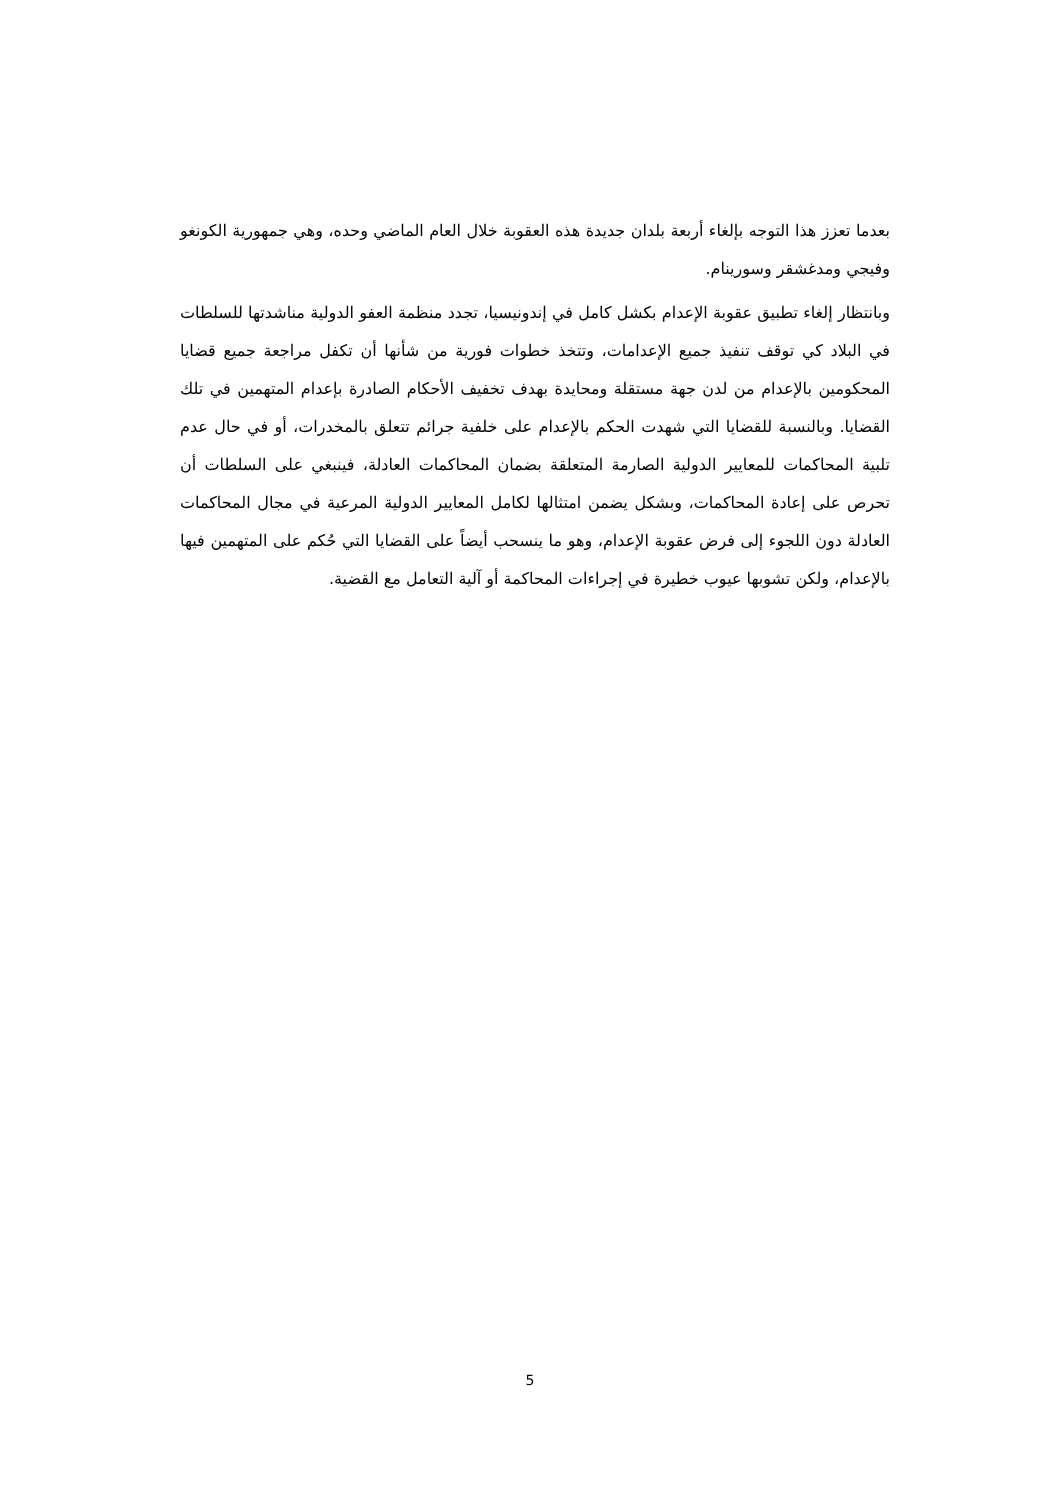بعدما تعزز هذا التوجه بإلغاء أربعة بلدان جديدة هذه العقوبة خلال العام الماضي وحده، وهي جمهورية الكونغو وفيجي ومدغشقر وسورينام.
وبانتظار إلغاء تطبيق عقوبة الإعدام بكشل كامل في إندونيسيا، تجدد منظمة العفو الدولية مناشدتها للسلطات في البلاد كي توقف تنفيذ جميع الإعدامات، وتتخذ خطوات فورية من شأنها أن تكفل مراجعة جميع قضايا المحكومين بالإعدام من لدن جهة مستقلة ومحايدة بهدف تخفيف الأحكام الصادرة بإعدام المتهمين في تلك القضايا. وبالنسبة للقضايا التي شهدت الحكم بالإعدام على خلفية جرائم تتعلق بالمخدرات، أو في حال عدم تلبية المحاكمات للمعايير الدولية الصارمة المتعلقة بضمان المحاكمات العادلة، فينبغي على السلطات أن تحرص على إعادة المحاكمات، وبشكل يضمن امتثالها لكامل المعايير الدولية المرعية في مجال المحاكمات العادلة دون اللجوء إلى فرض عقوبة الإعدام، وهو ما ينسحب أيضاً على القضايا التي حُكم على المتهمين فيها بالإعدام، ولكن تشوبها عيوب خطيرة في إجراءات المحاكمة أو آلية التعامل مع القضية.
5